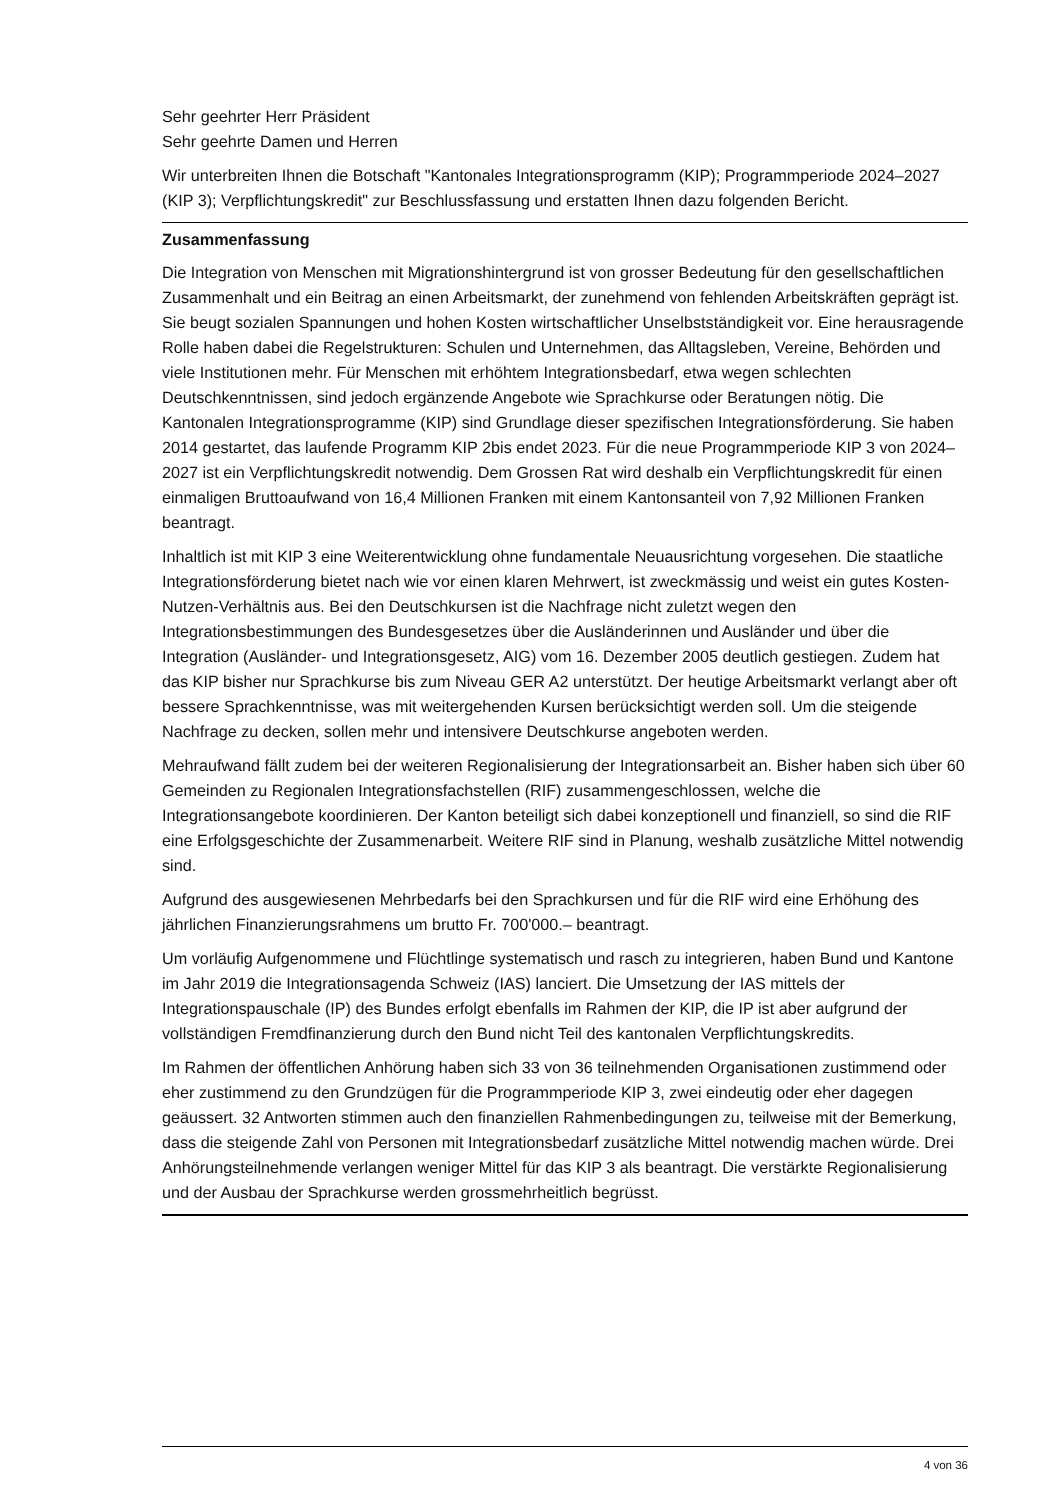Sehr geehrter Herr Präsident
Sehr geehrte Damen und Herren
Wir unterbreiten Ihnen die Botschaft "Kantonales Integrationsprogramm (KIP); Programmperiode 2024–2027 (KIP 3); Verpflichtungskredit" zur Beschlussfassung und erstatten Ihnen dazu folgenden Bericht.
Zusammenfassung
Die Integration von Menschen mit Migrationshintergrund ist von grosser Bedeutung für den gesellschaftlichen Zusammenhalt und ein Beitrag an einen Arbeitsmarkt, der zunehmend von fehlenden Arbeitskräften geprägt ist. Sie beugt sozialen Spannungen und hohen Kosten wirtschaftlicher Unselbstständigkeit vor. Eine herausragende Rolle haben dabei die Regelstrukturen: Schulen und Unternehmen, das Alltagsleben, Vereine, Behörden und viele Institutionen mehr. Für Menschen mit erhöhtem Integrationsbedarf, etwa wegen schlechten Deutschkenntnissen, sind jedoch ergänzende Angebote wie Sprachkurse oder Beratungen nötig. Die Kantonalen Integrationsprogramme (KIP) sind Grundlage dieser spezifischen Integrationsförderung. Sie haben 2014 gestartet, das laufende Programm KIP 2bis endet 2023. Für die neue Programmperiode KIP 3 von 2024–2027 ist ein Verpflichtungskredit notwendig. Dem Grossen Rat wird deshalb ein Verpflichtungskredit für einen einmaligen Bruttoaufwand von 16,4 Millionen Franken mit einem Kantonsanteil von 7,92 Millionen Franken beantragt.
Inhaltlich ist mit KIP 3 eine Weiterentwicklung ohne fundamentale Neuausrichtung vorgesehen. Die staatliche Integrationsförderung bietet nach wie vor einen klaren Mehrwert, ist zweckmässig und weist ein gutes Kosten-Nutzen-Verhältnis aus. Bei den Deutschkursen ist die Nachfrage nicht zuletzt wegen den Integrationsbestimmungen des Bundesgesetzes über die Ausländerinnen und Ausländer und über die Integration (Ausländer- und Integrationsgesetz, AIG) vom 16. Dezember 2005 deutlich gestiegen. Zudem hat das KIP bisher nur Sprachkurse bis zum Niveau GER A2 unterstützt. Der heutige Arbeitsmarkt verlangt aber oft bessere Sprachkenntnisse, was mit weitergehenden Kursen berücksichtigt werden soll. Um die steigende Nachfrage zu decken, sollen mehr und intensivere Deutschkurse angeboten werden.
Mehraufwand fällt zudem bei der weiteren Regionalisierung der Integrationsarbeit an. Bisher haben sich über 60 Gemeinden zu Regionalen Integrationsfachstellen (RIF) zusammengeschlossen, welche die Integrationsangebote koordinieren. Der Kanton beteiligt sich dabei konzeptionell und finanziell, so sind die RIF eine Erfolgsgeschichte der Zusammenarbeit. Weitere RIF sind in Planung, weshalb zusätzliche Mittel notwendig sind.
Aufgrund des ausgewiesenen Mehrbedarfs bei den Sprachkursen und für die RIF wird eine Erhöhung des jährlichen Finanzierungsrahmens um brutto Fr. 700'000.– beantragt.
Um vorläufig Aufgenommene und Flüchtlinge systematisch und rasch zu integrieren, haben Bund und Kantone im Jahr 2019 die Integrationsagenda Schweiz (IAS) lanciert. Die Umsetzung der IAS mittels der Integrationspauschale (IP) des Bundes erfolgt ebenfalls im Rahmen der KIP, die IP ist aber aufgrund der vollständigen Fremdfinanzierung durch den Bund nicht Teil des kantonalen Verpflichtungskredits.
Im Rahmen der öffentlichen Anhörung haben sich 33 von 36 teilnehmenden Organisationen zustimmend oder eher zustimmend zu den Grundzügen für die Programmperiode KIP 3, zwei eindeutig oder eher dagegen geäussert. 32 Antworten stimmen auch den finanziellen Rahmenbedingungen zu, teilweise mit der Bemerkung, dass die steigende Zahl von Personen mit Integrationsbedarf zusätzliche Mittel notwendig machen würde. Drei Anhörungsteilnehmende verlangen weniger Mittel für das KIP 3 als beantragt. Die verstärkte Regionalisierung und der Ausbau der Sprachkurse werden grossmehrheitlich begrüsst.
4 von 36